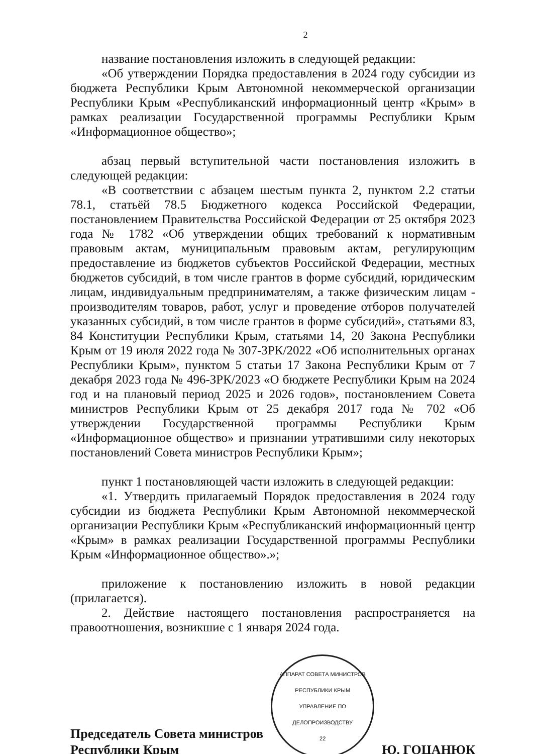2
название постановления изложить в следующей редакции:
«Об утверждении Порядка предоставления в 2024 году субсидии из бюджета Республики Крым Автономной некоммерческой организации Республики Крым «Республиканский информационный центр «Крым» в рамках реализации Государственной программы Республики Крым «Информационное общество»;
абзац первый вступительной части постановления изложить в следующей редакции:
«В соответствии с абзацем шестым пункта 2, пунктом 2.2 статьи 78.1, статьёй 78.5 Бюджетного кодекса Российской Федерации, постановлением Правительства Российской Федерации от 25 октября 2023 года № 1782 «Об утверждении общих требований к нормативным правовым актам, муниципальным правовым актам, регулирующим предоставление из бюджетов субъектов Российской Федерации, местных бюджетов субсидий, в том числе грантов в форме субсидий, юридическим лицам, индивидуальным предпринимателям, а также физическим лицам - производителям товаров, работ, услуг и проведение отборов получателей указанных субсидий, в том числе грантов в форме субсидий», статьями 83, 84 Конституции Республики Крым, статьями 14, 20 Закона Республики Крым от 19 июля 2022 года № 307-ЗРК/2022 «Об исполнительных органах Республики Крым», пунктом 5 статьи 17 Закона Республики Крым от 7 декабря 2023 года № 496-ЗРК/2023 «О бюджете Республики Крым на 2024 год и на плановый период 2025 и 2026 годов», постановлением Совета министров Республики Крым от 25 декабря 2017 года № 702 «Об утверждении Государственной программы Республики Крым «Информационное общество» и признании утратившими силу некоторых постановлений Совета министров Республики Крым»;
пункт 1 постановляющей части изложить в следующей редакции:
«1. Утвердить прилагаемый Порядок предоставления в 2024 году субсидии из бюджета Республики Крым Автономной некоммерческой организации Республики Крым «Республиканский информационный центр «Крым» в рамках реализации Государственной программы Республики Крым «Информационное общество».»;
приложение к постановлению изложить в новой редакции (прилагается).
2. Действие настоящего постановления распространяется на правоотношения, возникшие с 1 января 2024 года.
Председатель Совета министров
Республики Крым
АППАРАТ СОВЕТА МИНИСТРОВ РЕСПУБЛИКИ КРЫМ
УПРАВЛЕНИЕ ПО ДЕЛОПРОИЗВОДСТВУ
22
Ю. ГОЦАНЮК